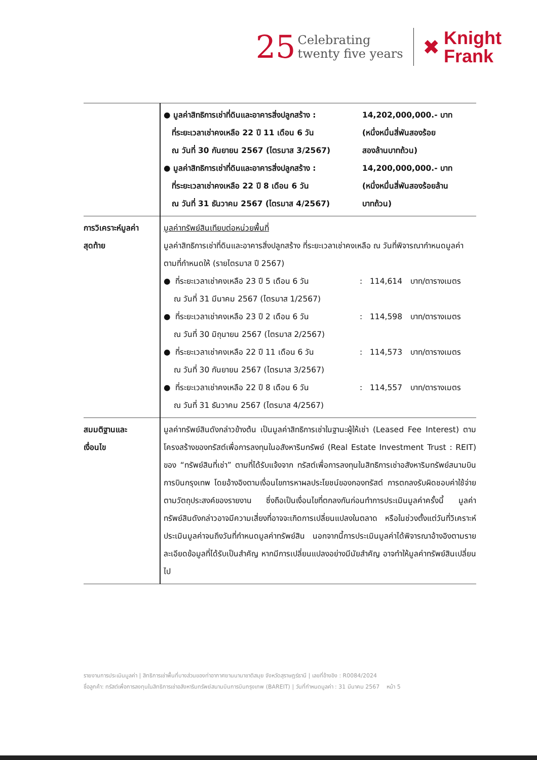25 Celebrating
twenty five years
✖ Knight
Frank
| | ● มูลค่าสิทธิการเช่าที่ดินและอาคารสิ่งปลูกสร้าง : ที่ระยะเวลาเช่าคงเหลือ 22 ปี 11 เดือน 6 วัน ณ วันที่ 30 กันยายน 2567 (ไตรมาส 3/2567) 14,202,000,000.- บาท (หนึ่งหมื่นสี่พันสองร้อย สองล้านบาทถ้วน) ● มูลค่าสิทธิการเช่าที่ดินและอาคารสิ่งปลูกสร้าง : ที่ระยะเวลาเช่าคงเหลือ 22 ปี 8 เดือน 6 วัน ณ วันที่ 31 ธันวาคม 2567 (ไตรมาส 4/2567) 14,200,000,000.- บาท (หนึ่งหมื่นสี่พันสองร้อยล้าน บาทถ้วน) |
| การวิเคราะห์มูลค่า สุดท้าย | มูลค่าทรัพย์สินเทียบต่อหน่วยพื้นที่ มูลค่าสิทธิการเช่าที่ดินและอาคารสิ่งปลูกสร้าง ที่ระยะเวลาเช่าคงเหลือ ณ วันที่พิจารณากำหนดมูลค่าตามที่กำหนดให้ (รายไตรมาส ปี 2567) ● ที่ระยะเวลาเช่าคงเหลือ 23 ปี 5 เดือน 6 วัน ณ วันที่ 31 มีนาคม 2567 (ไตรมาส 1/2567) : 114,614 บาท/ตารางเมตร ● ที่ระยะเวลาเช่าคงเหลือ 23 ปี 2 เดือน 6 วัน ณ วันที่ 30 มิถุนายน 2567 (ไตรมาส 2/2567) : 114,598 บาท/ตารางเมตร ● ที่ระยะเวลาเช่าคงเหลือ 22 ปี 11 เดือน 6 วัน ณ วันที่ 30 กันยายน 2567 (ไตรมาส 3/2567) : 114,573 บาท/ตารางเมตร ● ที่ระยะเวลาเช่าคงเหลือ 22 ปี 8 เดือน 6 วัน ณ วันที่ 31 ธันวาคม 2567 (ไตรมาส 4/2567) : 114,557 บาท/ตารางเมตร |
| สมมติฐานและ เงื่อนไข | มูลค่าทรัพย์สินดังกล่าวข้างต้น เป็นมูลค่าสิทธิการเช่าในฐานะผู้ให้เช่า (Leased Fee Interest) ตามโครงสร้างของทรัสต์เพื่อการลงทุนในอสังหาริมทรัพย์ (Real Estate Investment Trust : REIT) ของ “ทรัพย์สินที่เช่า” ตามที่ได้รับแจ้งจาก ทรัสต์เพื่อการลงทุนในสิทธิการเช่าอสังหาริมทรัพย์สนามบินการบินกรุงเทพ โดยอ้างอิงตามเงื่อนไขการหาผลประโยชน์ของกองทรัสต์ การตกลงรับผิดชอบค่าใช้จ่าย ตามวัตถุประสงค์ของรายงาน ซึ่งถือเป็นเงื่อนไขที่ตกลงกันก่อนทำการประเมินมูลค่าครั้งนี้ มูลค่าทรัพย์สินดังกล่าวอาจมีความเสี่ยงที่อาจจะเกิดการเปลี่ยนแปลงในตลาด หรือในช่วงตั้งแต่วันที่วิเคราะห์ประเมินมูลค่าจนถึงวันที่กำหนดมูลค่าทรัพย์สิน นอกจากนี้การประเมินมูลค่าได้พิจารณาอ้างอิงตามรายละเอียดข้อมูลที่ได้รับเป็นสำคัญ หากมีการเปลี่ยนแปลงอย่างมีนัยสำคัญ อาจทำให้มูลค่าทรัพย์สินเปลี่ยนไป |
รายงานการประเมินมูลค่า | สิทธิการเช่าพื้นที่บางส่วนของท่าอากาศยานนานาชาติสมุย จังหวัดสุราษฎร์ธานี | เลขที่อ้างอิง : R0084/2024
ชื่อลูกค้า: ทรัสต์เพื่อการลงทุนในสิทธิการเช่าอสังหาริมทรัพย์สนามบินการบินกรุงเทพ (BAREIT) | วันที่กำหนดมูลค่า : 31 มีนาคม 2567 หน้า 5